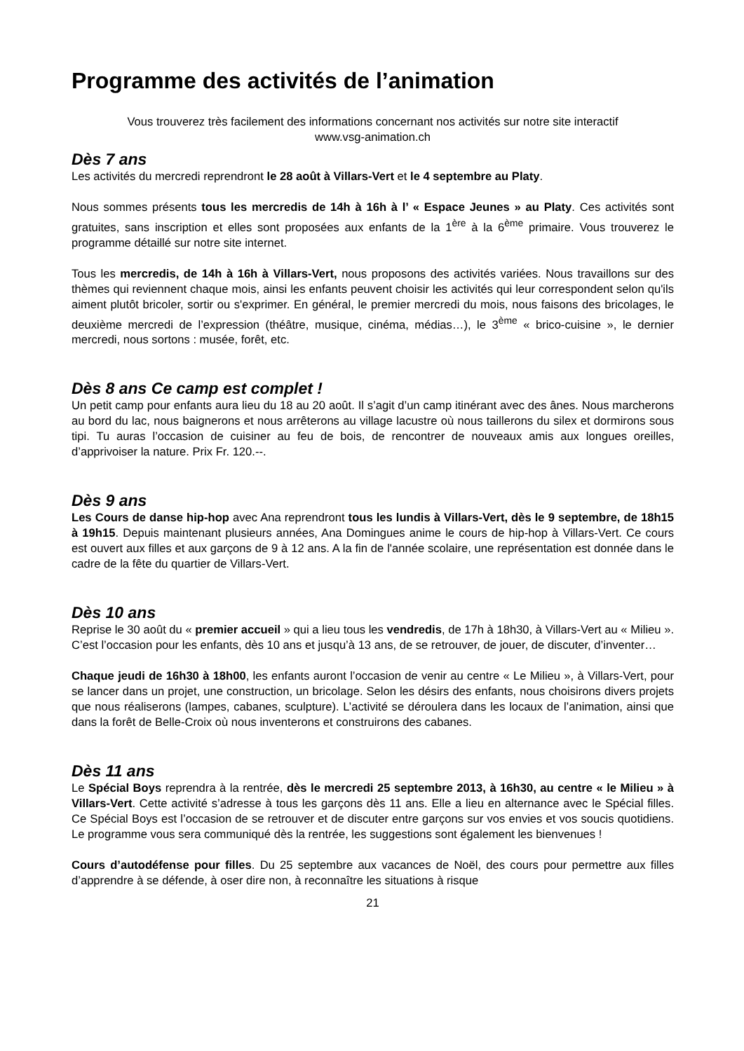Programme des activités de l’animation
Vous trouverez très facilement des informations concernant nos activités sur notre site interactif
www.vsg-animation.ch
Dès 7 ans
Les activités du mercredi reprendront le 28 août à Villars-Vert et le 4 septembre au Platy.
Nous sommes présents tous les mercredis de 14h à 16h à l’ « Espace Jeunes » au Platy. Ces activités sont gratuites, sans inscription et elles sont proposées aux enfants de la 1<sup>ère</sup> à la 6<sup>ème</sup> primaire. Vous trouverez le programme détaillé sur notre site internet.
Tous les mercredis, de 14h à 16h à Villars-Vert, nous proposons des activités variées. Nous travaillons sur des thèmes qui reviennent chaque mois, ainsi les enfants peuvent choisir les activités qui leur correspondent selon qu'ils aiment plutôt bricoler, sortir ou s'exprimer. En général, le premier mercredi du mois, nous faisons des bricolages, le deuxième mercredi de l’expression (théâtre, musique, cinéma, médias…), le 3<sup>ème</sup> « brico-cuisine », le dernier mercredi, nous sortons : musée, forêt, etc.
Dès 8 ans Ce camp est complet !
Un petit camp pour enfants aura lieu du 18 au 20 août. Il s’agit d’un camp itinérant avec des ânes. Nous marcherons au bord du lac, nous baignerons et nous arrêterons au village lacustre où nous taillerons du silex et dormirons sous tipi. Tu auras l’occasion de cuisiner au feu de bois, de rencontrer de nouveaux amis aux longues oreilles, d’apprivoiser la nature. Prix Fr. 120.--.
Dès 9 ans
Les Cours de danse hip-hop avec Ana reprendront tous les lundis à Villars-Vert, dès le 9 septembre, de 18h15 à 19h15. Depuis maintenant plusieurs années, Ana Domingues anime le cours de hip-hop à Villars-Vert. Ce cours est ouvert aux filles et aux garçons de 9 à 12 ans. A la fin de l'année scolaire, une représentation est donnée dans le cadre de la fête du quartier de Villars-Vert.
Dès 10 ans
Reprise le 30 août du « premier accueil » qui a lieu tous les vendredis, de 17h à 18h30, à Villars-Vert au « Milieu ». C’est l’occasion pour les enfants, dès 10 ans et jusqu’à 13 ans, de se retrouver, de jouer, de discuter, d’inventer…
Chaque jeudi de 16h30 à 18h00, les enfants auront l’occasion de venir au centre « Le Milieu », à Villars-Vert, pour se lancer dans un projet, une construction, un bricolage. Selon les désirs des enfants, nous choisirons divers projets que nous réaliserons (lampes, cabanes, sculpture). L’activité se déroulera dans les locaux de l’animation, ainsi que dans la forêt de Belle-Croix où nous inventerons et construirons des cabanes.
Dès 11 ans
Le Spécial Boys reprendra à la rentrée, dès le mercredi 25 septembre 2013, à 16h30, au centre « le Milieu » à Villars-Vert. Cette activité s’adresse à tous les garçons dès 11 ans. Elle a lieu en alternance avec le Spécial filles. Ce Spécial Boys est l’occasion de se retrouver et de discuter entre garçons sur vos envies et vos soucis quotidiens. Le programme vous sera communiqué dès la rentrée, les suggestions sont également les bienvenues !
Cours d’autodéfense pour filles. Du 25 septembre aux vacances de Noël, des cours pour permettre aux filles d’apprendre à se défende, à oser dire non, à reconnaître les situations à risque
21